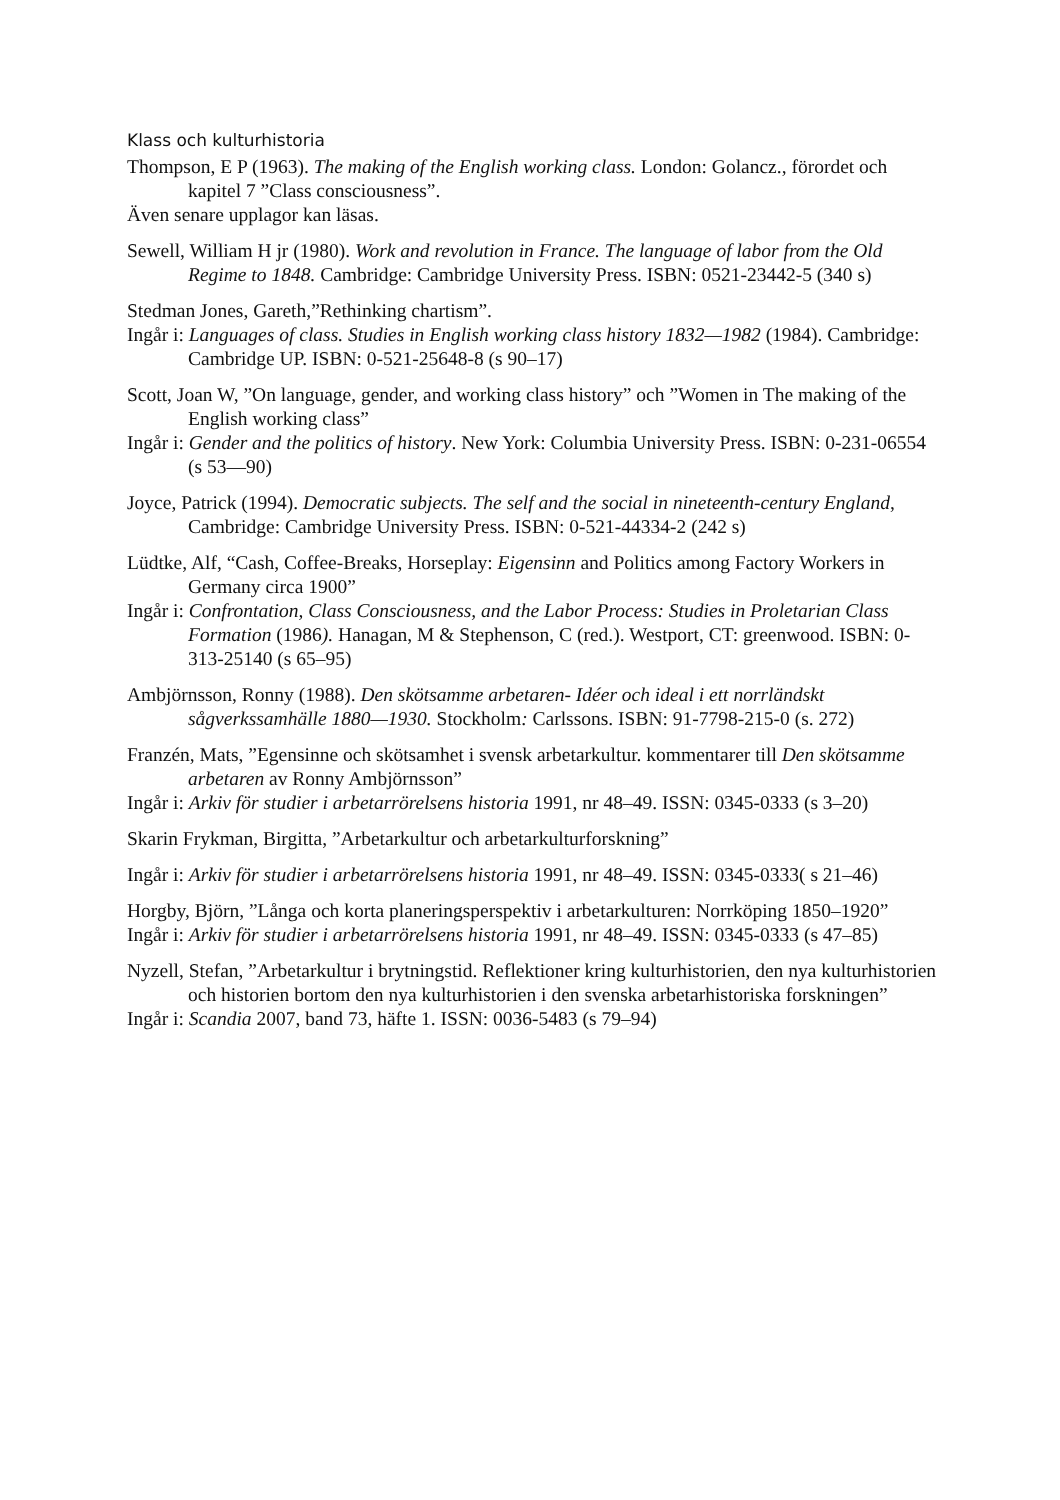Klass och kulturhistoria
Thompson, E P (1963). The making of the English working class. London: Golancz., förordet och kapitel 7 ”Class consciousness”.
Även senare upplagor kan läsas.
Sewell, William H jr (1980). Work and revolution in France. The language of labor from the Old Regime to 1848. Cambridge: Cambridge University Press. ISBN: 0521-23442-5 (340 s)
Stedman Jones, Gareth,”Rethinking chartism”.
Ingår i: Languages of class. Studies in English working class history 1832—1982 (1984). Cambridge: Cambridge UP. ISBN: 0-521-25648-8 (s 90–17)
Scott, Joan W, ”On language, gender, and working class history” och ”Women in The making of the English working class”
Ingår i: Gender and the politics of history. New York: Columbia University Press. ISBN: 0-231-06554 (s 53—90)
Joyce, Patrick (1994). Democratic subjects. The self and the social in nineteenth-century England, Cambridge: Cambridge University Press. ISBN: 0-521-44334-2 (242 s)
Lüdtke, Alf, “Cash, Coffee-Breaks, Horseplay: Eigensinn and Politics among Factory Workers in Germany circa 1900”
Ingår i: Confrontation, Class Consciousness, and the Labor Process: Studies in Proletarian Class Formation (1986). Hanagan, M & Stephenson, C (red.). Westport, CT: greenwood. ISBN: 0-313-25140 (s 65–95)
Ambjörnsson, Ronny (1988). Den skötsamme arbetaren- Idéer och ideal i ett norrländskt sågverkssamhälle 1880—1930. Stockholm: Carlssons. ISBN: 91-7798-215-0 (s. 272)
Franzén, Mats, ”Egensinne och skötsamhet i svensk arbetarkultur. kommentarer till Den skötsamme arbetaren av Ronny Ambjörnsson”
Ingår i: Arkiv för studier i arbetarrörelsens historia 1991, nr 48–49. ISSN: 0345-0333 (s 3–20)
Skarin Frykman, Birgitta, ”Arbetarkultur och arbetarkulturforskning”
Ingår i: Arkiv för studier i arbetarrörelsens historia 1991, nr 48–49. ISSN: 0345-0333( s 21–46)
Horgby, Björn, ”Långa och korta planeringsperspektiv i arbetarkulturen: Norrköping 1850–1920”
Ingår i: Arkiv för studier i arbetarrörelsens historia 1991, nr 48–49. ISSN: 0345-0333 (s 47–85)
Nyzell, Stefan, ”Arbetarkultur i brytningstid. Reflektioner kring kulturhistorien, den nya kulturhistorien och historien bortom den nya kulturhistorien i den svenska arbetarhistoriska forskningen”
Ingår i: Scandia 2007, band 73, häfte 1. ISSN: 0036-5483 (s 79–94)